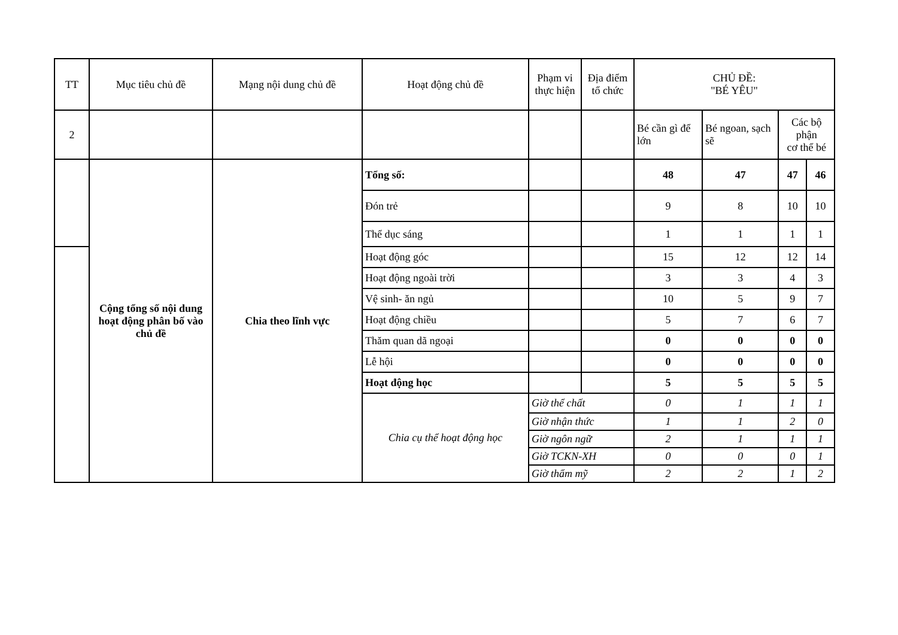| TT | Mục tiêu chủ đề | Mạng nội dung chủ đề | Hoạt động chủ đề | Phạm vi thực hiện | Địa điểm tổ chức | CHỦ ĐỀ: "BÉ YÊU" | | | |
| --- | --- | --- | --- | --- | --- | --- | --- | --- | --- |
| 2 | | | | | | Bé cần gì để lớn | Bé ngoan, sạch sẽ | Các bộ phận cơ thể bé | |
| | Cộng tổng số nội dung hoạt động phân bố vào chủ đề | Chia theo lĩnh vực | Tổng số: | | | 48 | 47 | 47 | 46 |
| | | | Đón trẻ | | | 9 | 8 | 10 | 10 |
| | | | Thể dục sáng | | | 1 | 1 | 1 | 1 |
| | | | Hoạt động góc | | | 15 | 12 | 12 | 14 |
| | | | Hoạt động ngoài trời | | | 3 | 3 | 4 | 3 |
| | | | Vệ sinh- ăn ngủ | | | 10 | 5 | 9 | 7 |
| | | | Hoạt động chiều | | | 5 | 7 | 6 | 7 |
| | | | Thăm quan dã ngoại | | | 0 | 0 | 0 | 0 |
| | | | Lễ hội | | | 0 | 0 | 0 | 0 |
| | | | Hoạt động học | | | 5 | 5 | 5 | 5 |
| | | | Chia cụ thể hoạt động học | Giờ thể chất | | 0 | 1 | 1 | 1 |
| | | | | Giờ nhận thức | | 1 | 1 | 2 | 0 |
| | | | | Giờ ngôn ngữ | | 2 | 1 | 1 | 1 |
| | | | | Giờ TCKN-XH | | 0 | 0 | 0 | 1 |
| | | | | Giờ thẩm mỹ | | 2 | 2 | 1 | 2 |